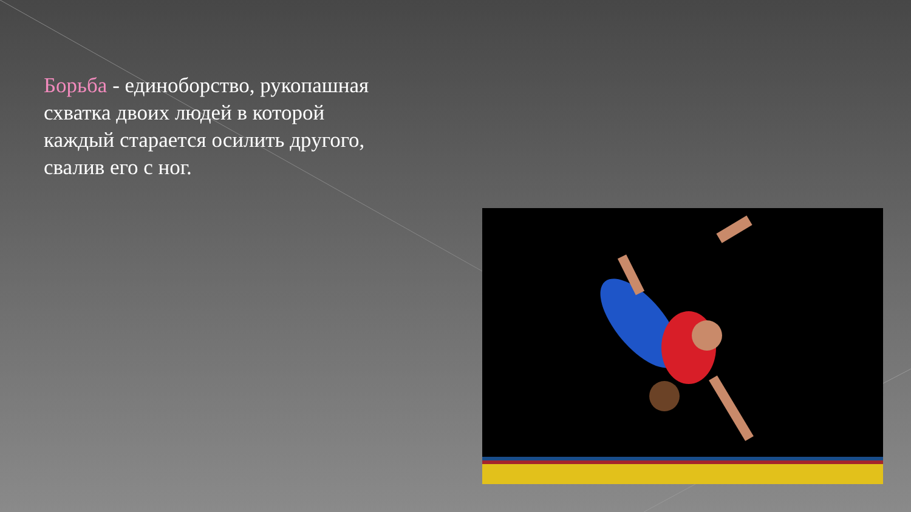Борьба - единоборство, рукопашная схватка двоих людей в которой каждый старается осилить другого, свалив его с ног.